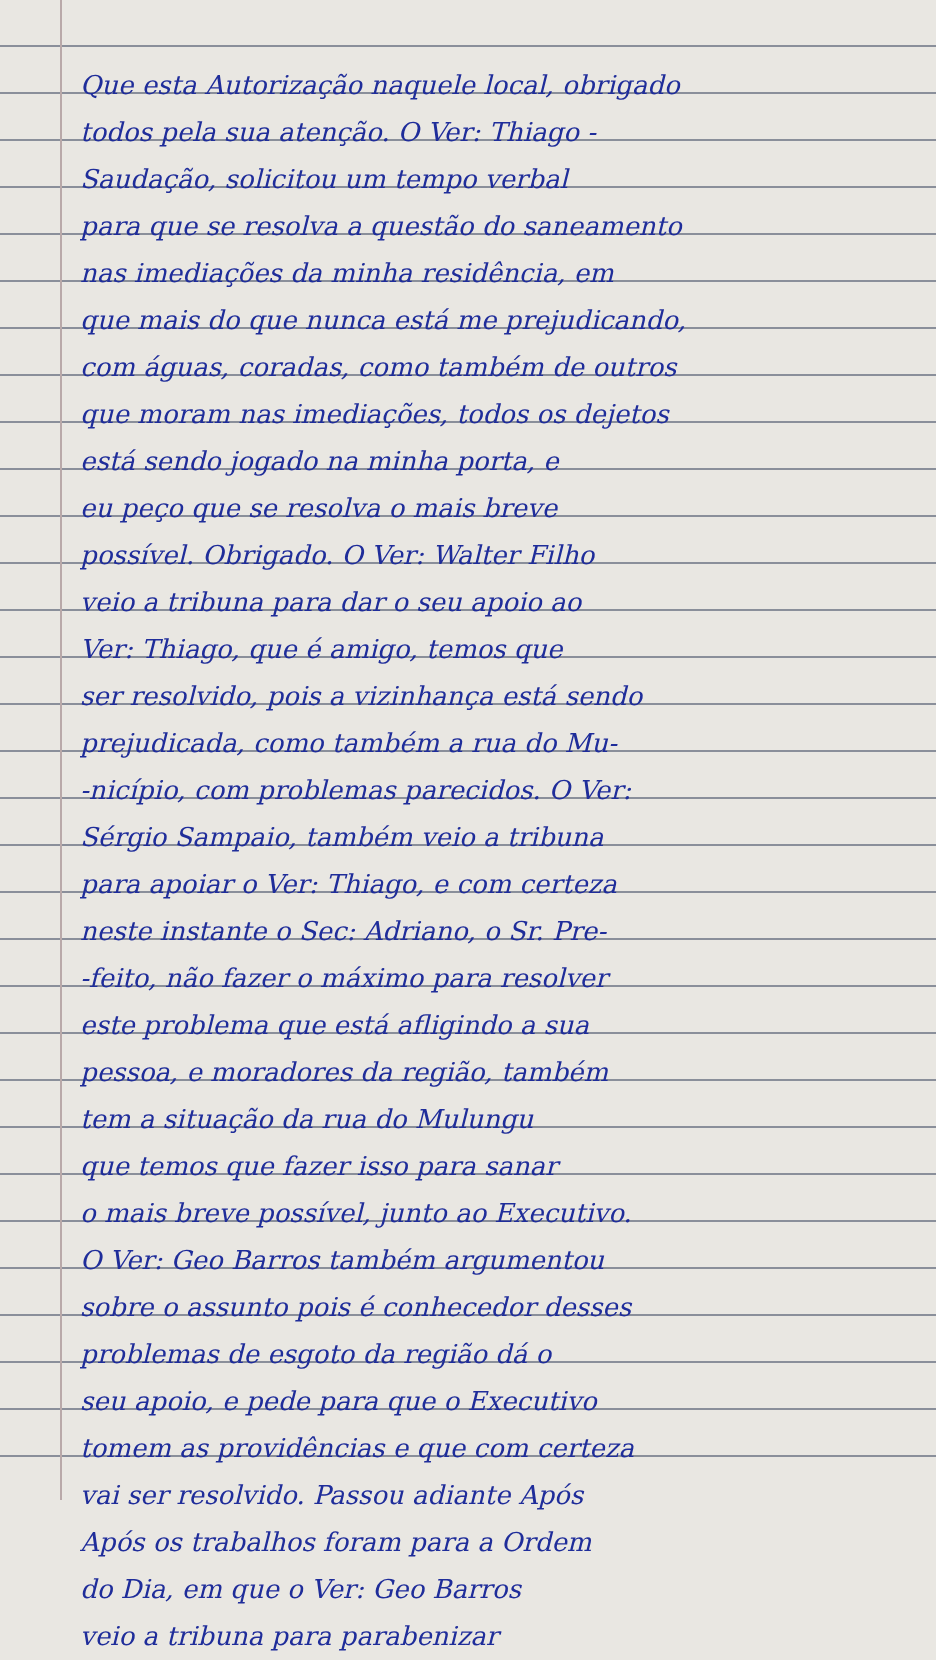Que esta Autorização naquele local, obrigado
todos pela sua atenção. O Ver: Thiago -
Saudação, solicitou um tempo verbal
para que se resolva a questão do saneamento
nas imediações da minha residência, em
que mais do que nunca está me prejudicando,
com águas, coradas, como também de outros
que moram nas imediações, todos os dejetos
está sendo jogado na minha porta, e
eu peço que se resolva o mais breve
possível. Obrigado. O Ver: Walter Filho
veio a tribuna para dar o seu apoio ao
Ver: Thiago, que é amigo, temos que
ser resolvido, pois a vizinhança está sendo
prejudicada, como também a rua do Mu-
-nicípio, com problemas parecidos. O Ver:
Sérgio Sampaio, também veio a tribuna
para apoiar o Ver: Thiago, e com certeza
neste instante o Sec: Adriano, o Sr. Pre-
-feito, não fazer o máximo para resolver
este problema que está afligindo a sua
pessoa, e moradores da região, também
tem a situação da rua do Mulungu
que temos que fazer isso para sanar
o mais breve possível, junto ao Executivo.
O Ver: Geo Barros também argumentou
sobre o assunto pois é conhecedor desses
problemas de esgoto da região dá o
seu apoio, e pede para que o Executivo
tomem as providências e que com certeza
vai ser resolvido. Passou adiante Após
Após os trabalhos foram para a Ordem
do Dia, em que o Ver: Geo Barros
veio a tribuna para parabenizar